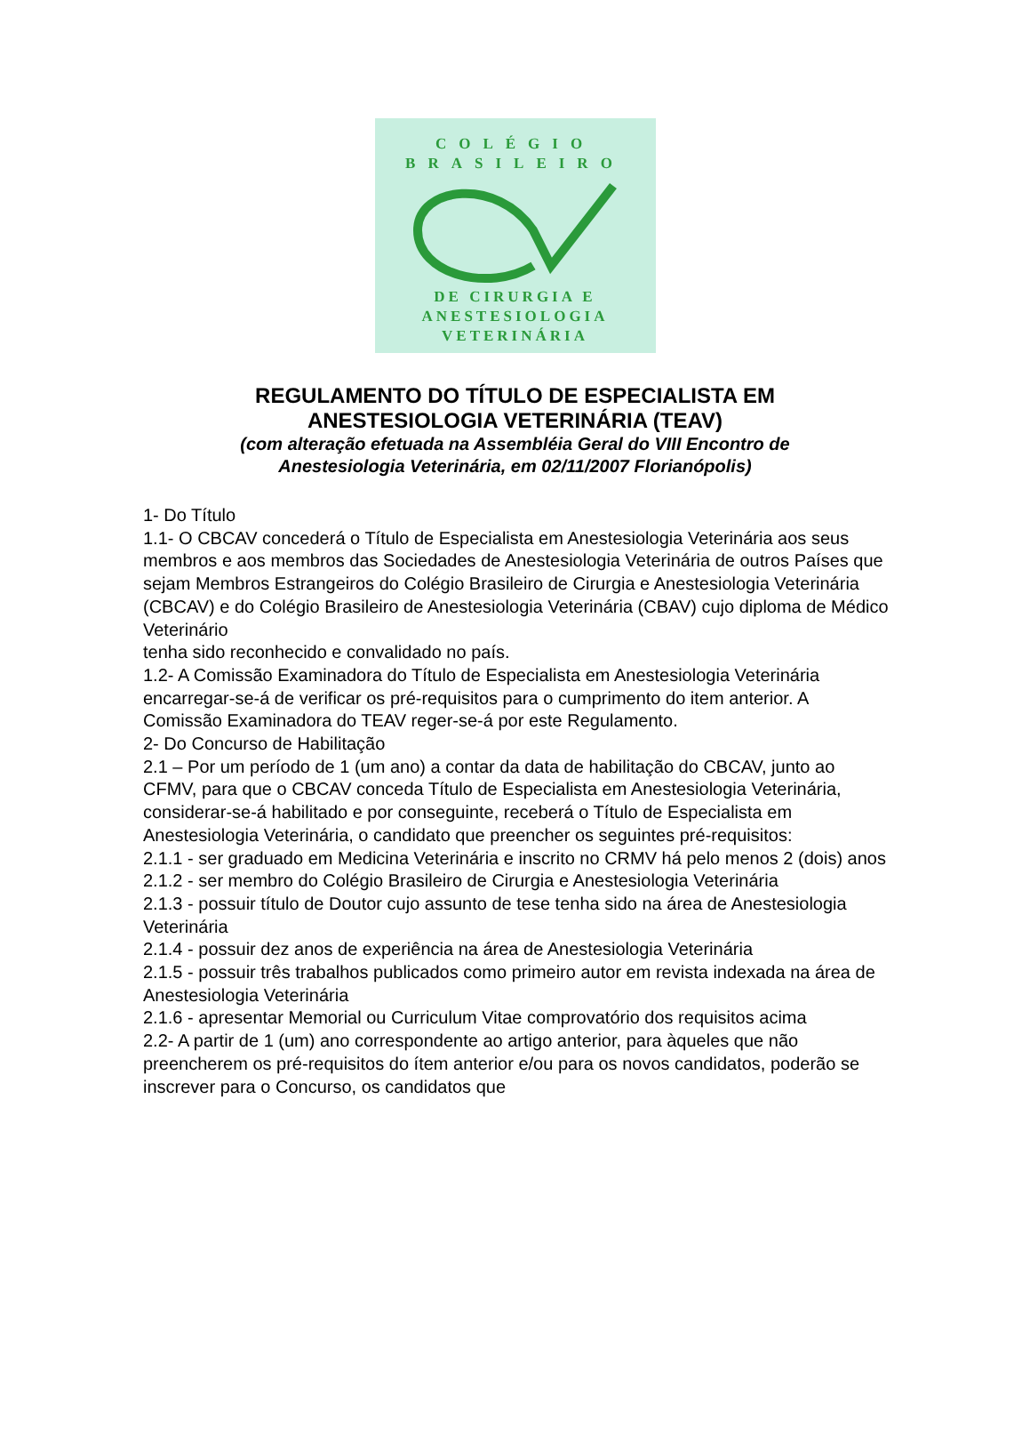COLÉGIO
BRASILEIRO
DE CIRURGIA E
ANESTESIOLOGIA
VETERINÁRIA
REGULAMENTO DO TÍTULO DE ESPECIALISTA EM
ANESTESIOLOGIA VETERINÁRIA (TEAV)
(com alteração efetuada na Assembléia Geral do VIII Encontro de
Anestesiologia Veterinária, em 02/11/2007 Florianópolis)
1- Do Título
1.1- O CBCAV concederá o Título de Especialista em Anestesiologia Veterinária aos seus membros e aos membros das Sociedades de Anestesiologia Veterinária de outros Países que sejam Membros Estrangeiros do Colégio Brasileiro de Cirurgia e Anestesiologia Veterinária (CBCAV) e do Colégio Brasileiro de Anestesiologia Veterinária (CBAV) cujo diploma de Médico Veterinário
tenha sido reconhecido e convalidado no país.
1.2- A Comissão Examinadora do Título de Especialista em Anestesiologia Veterinária encarregar-se-á de verificar os pré-requisitos para o cumprimento do item anterior. A Comissão Examinadora do TEAV reger-se-á por este Regulamento.
2- Do Concurso de Habilitação
2.1 – Por um período de 1 (um ano) a contar da data de habilitação do CBCAV, junto ao CFMV, para que o CBCAV conceda Título de Especialista em Anestesiologia Veterinária, considerar-se-á habilitado e por conseguinte, receberá o Título de Especialista em Anestesiologia Veterinária, o candidato que preencher os seguintes pré-requisitos:
2.1.1 - ser graduado em Medicina Veterinária e inscrito no CRMV há pelo menos 2 (dois) anos
2.1.2 - ser membro do Colégio Brasileiro de Cirurgia e Anestesiologia Veterinária
2.1.3 - possuir título de Doutor cujo assunto de tese tenha sido na área de Anestesiologia Veterinária
2.1.4 - possuir dez anos de experiência na área de Anestesiologia Veterinária
2.1.5 - possuir três trabalhos publicados como primeiro autor em revista indexada na área de Anestesiologia Veterinária
2.1.6 - apresentar Memorial ou Curriculum Vitae comprovatório dos requisitos acima
2.2- A partir de 1 (um) ano correspondente ao artigo anterior, para àqueles que não preencherem os pré-requisitos do ítem anterior e/ou para os novos candidatos, poderão se inscrever para o Concurso, os candidatos que